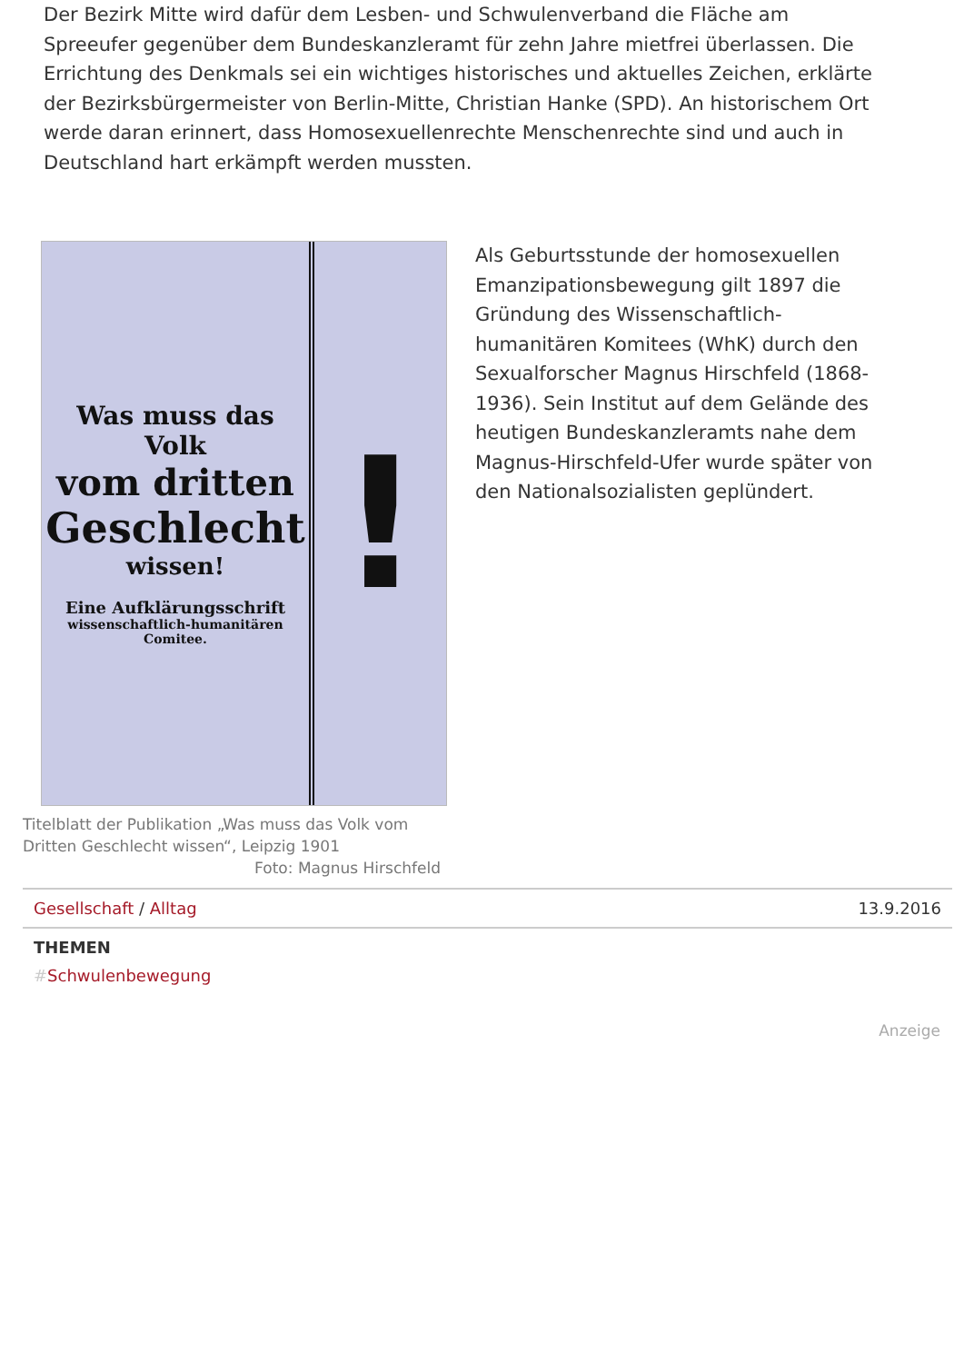Der Bezirk Mitte wird dafür dem Lesben- und Schwulenverband die Fläche am Spreeufer gegenüber dem Bundeskanzleramt für zehn Jahre mietfrei überlassen. Die Errichtung des Denkmals sei ein wichtiges historisches und aktuelles Zeichen, erklärte der Bezirksbürgermeister von Berlin-Mitte, Christian Hanke (SPD). An historischem Ort werde daran erinnert, dass Homosexuellenrechte Menschenrechte sind und auch in Deutschland hart erkämpft werden mussten.
Was muss das Volk
vom dritten
Geschlecht
wissen!
Eine Aufklärungsschrift
wissenschaftlich-humanitären Comitee.
!
Titelblatt der Publikation „Was muss das Volk vom Dritten Geschlecht wissen“, Leipzig 1901
Foto: Magnus Hirschfeld
Als Geburtsstunde der homosexuellen Emanzipationsbewegung gilt 1897 die Gründung des Wissenschaftlich-humanitären Komitees (WhK) durch den Sexualforscher Magnus Hirschfeld (1868-1936). Sein Institut auf dem Gelände des heutigen Bundeskanzleramts nahe dem Magnus-Hirschfeld-Ufer wurde später von den Nationalsozialisten geplündert.
Gesellschaft / Alltag 13.9.2016
THEMEN
#Schwulenbewegung
Anzeige